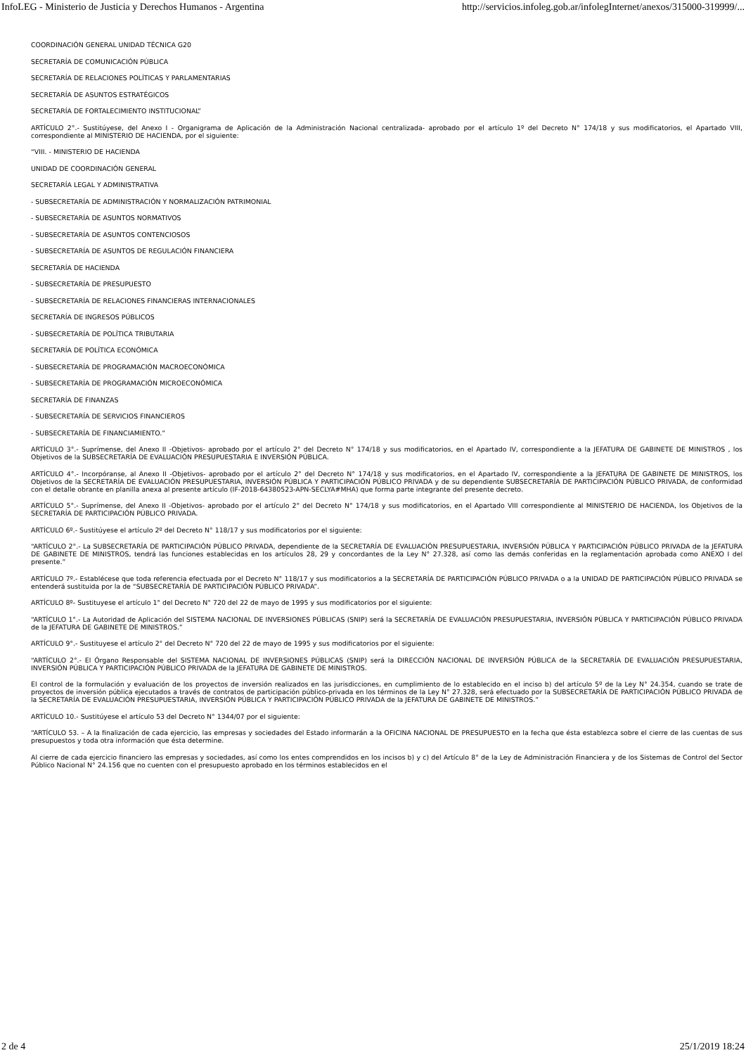InfoLEG - Ministerio de Justicia y Derechos Humanos - Argentina http://servicios.infoleg.gob.ar/infolegInternet/anexos/315000-319999/...
COORDINACIÓN GENERAL UNIDAD TÉCNICA G20
SECRETARÍA DE COMUNICACIÓN PÚBLICA
SECRETARÍA DE RELACIONES POLÍTICAS Y PARLAMENTARIAS
SECRETARÍA DE ASUNTOS ESTRATÉGICOS
SECRETARÍA DE FORTALECIMIENTO INSTITUCIONAL”
ARTÍCULO 2°.- Sustitúyese, del Anexo I - Organigrama de Aplicación de la Administración Nacional centralizada- aprobado por el artículo 1º del Decreto N° 174/18 y sus modificatorios, el Apartado VIII, correspondiente al MINISTERIO DE HACIENDA, por el siguiente:
“VIII. - MINISTERIO DE HACIENDA
UNIDAD DE COORDINACIÓN GENERAL
SECRETARÍA LEGAL Y ADMINISTRATIVA
- SUBSECRETARÍA DE ADMINISTRACIÓN Y NORMALIZACIÓN PATRIMONIAL
- SUBSECRETARÍA DE ASUNTOS NORMATIVOS
- SUBSECRETARÍA DE ASUNTOS CONTENCIOSOS
- SUBSECRETARÍA DE ASUNTOS DE REGULACIÓN FINANCIERA
SECRETARÍA DE HACIENDA
- SUBSECRETARÍA DE PRESUPUESTO
- SUBSECRETARÍA DE RELACIONES FINANCIERAS INTERNACIONALES
SECRETARÍA DE INGRESOS PÚBLICOS
- SUBSECRETARÍA DE POLÍTICA TRIBUTARIA
SECRETARÍA DE POLÍTICA ECONÓMICA
- SUBSECRETARÍA DE PROGRAMACIÓN MACROECONÓMICA
- SUBSECRETARÍA DE PROGRAMACIÓN MICROECONÓMICA
SECRETARÍA DE FINANZAS
- SUBSECRETARÍA DE SERVICIOS FINANCIEROS
- SUBSECRETARÍA DE FINANCIAMIENTO.”
ARTÍCULO 3°.- Suprímense, del Anexo II -Objetivos- aprobado por el artículo 2° del Decreto N° 174/18 y sus modificatorios, en el Apartado IV, correspondiente a la JEFATURA DE GABINETE DE MINISTROS , los Objetivos de la SUBSECRETARÍA DE EVALUACIÓN PRESUPUESTARIA E INVERSIÓN PÚBLICA.
ARTÍCULO 4°.- Incorpóranse, al Anexo II -Objetivos- aprobado por el artículo 2° del Decreto N° 174/18 y sus modificatorios, en el Apartado IV, correspondiente a la JEFATURA DE GABINETE DE MINISTROS, los Objetivos de la SECRETARÍA DE EVALUACIÓN PRESUPUESTARIA, INVERSIÓN PÚBLICA Y PARTICIPACIÓN PÚBLICO PRIVADA y de su dependiente SUBSECRETARÍA DE PARTICIPACIÓN PÚBLICO PRIVADA, de conformidad con el detalle obrante en planilla anexa al presente artículo (IF-2018-64380523-APN-SECLYA#MHA) que forma parte integrante del presente decreto.
ARTÍCULO 5°.- Suprímense, del Anexo II -Objetivos- aprobado por el artículo 2° del Decreto N° 174/18 y sus modificatorios, en el Apartado VIII correspondiente al MINISTERIO DE HACIENDA, los Objetivos de la SECRETARÍA DE PARTICIPACIÓN PÚBLICO PRIVADA.
ARTÍCULO 6º.- Sustitúyese el artículo 2º del Decreto N° 118/17 y sus modificatorios por el siguiente:
“ARTÍCULO 2°.- La SUBSECRETARÍA DE PARTICIPACIÓN PÚBLICO PRIVADA, dependiente de la SECRETARÍA DE EVALUACIÓN PRESUPUESTARIA, INVERSIÓN PÚBLICA Y PARTICIPACIÓN PÚBLICO PRIVADA de la JEFATURA DE GABINETE DE MINISTROS, tendrá las funciones establecidas en los artículos 28, 29 y concordantes de la Ley N° 27.328, así como las demás conferidas en la reglamentación aprobada como ANEXO I del presente.”
ARTÍCULO 7º.- Establécese que toda referencia efectuada por el Decreto N° 118/17 y sus modificatorios a la SECRETARÍA DE PARTICIPACIÓN PÚBLICO PRIVADA o a la UNIDAD DE PARTICIPACIÓN PÚBLICO PRIVADA se entenderá sustituida por la de “SUBSECRETARÍA DE PARTICIPACIÓN PÚBLICO PRIVADA”.
ARTÍCULO 8º- Sustituyese el artículo 1° del Decreto N° 720 del 22 de mayo de 1995 y sus modificatorios por el siguiente:
“ARTÍCULO 1°.- La Autoridad de Aplicación del SISTEMA NACIONAL DE INVERSIONES PÚBLICAS (SNIP) será la SECRETARÍA DE EVALUACIÓN PRESUPUESTARIA, INVERSIÓN PÚBLICA Y PARTICIPACIÓN PÚBLICO PRIVADA de la JEFATURA DE GABINETE DE MINISTROS.”
ARTÍCULO 9°.- Sustituyese el artículo 2° del Decreto N° 720 del 22 de mayo de 1995 y sus modificatorios por el siguiente:
“ARTÍCULO 2°.- El Órgano Responsable del SISTEMA NACIONAL DE INVERSIONES PÚBLICAS (SNIP) será la DIRECCIÓN NACIONAL DE INVERSIÓN PÚBLICA de la SECRETARÍA DE EVALUACIÓN PRESUPUESTARIA, INVERSIÓN PÚBLICA Y PARTICIPACIÓN PÚBLICO PRIVADA de la JEFATURA DE GABINETE DE MINISTROS.
El control de la formulación y evaluación de los proyectos de inversión realizados en las jurisdicciones, en cumplimiento de lo establecido en el inciso b) del artículo 5º de la Ley N° 24.354, cuando se trate de proyectos de inversión pública ejecutados a través de contratos de participación público-privada en los términos de la Ley N° 27.328, será efectuado por la SUBSECRETARÍA DE PARTICIPACIÓN PÚBLICO PRIVADA de la SECRETARÍA DE EVALUACIÓN PRESUPUESTARIA, INVERSIÓN PÚBLICA Y PARTICIPACIÓN PÚBLICO PRIVADA de la JEFATURA DE GABINETE DE MINISTROS.”
ARTÍCULO 10.- Sustitúyese el artículo 53 del Decreto N° 1344/07 por el siguiente:
“ARTÍCULO 53. – A la finalización de cada ejercicio, las empresas y sociedades del Estado informarán a la OFICINA NACIONAL DE PRESUPUESTO en la fecha que ésta establezca sobre el cierre de las cuentas de sus presupuestos y toda otra información que ésta determine.
Al cierre de cada ejercicio financiero las empresas y sociedades, así como los entes comprendidos en los incisos b) y c) del Artículo 8° de la Ley de Administración Financiera y de los Sistemas de Control del Sector Público Nacional N° 24.156 que no cuenten con el presupuesto aprobado en los términos establecidos en el
2 de 4 25/1/2019 18:24